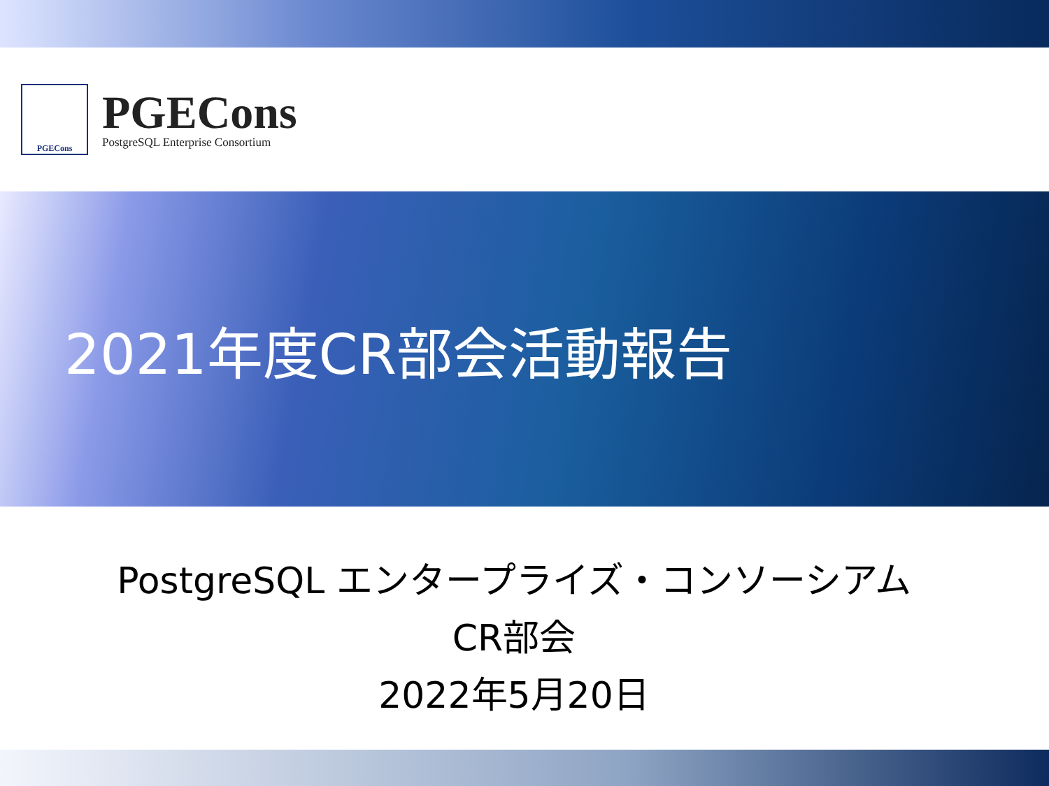PGECons
PGECons
PostgreSQL Enterprise Consortium
2021年度CR部会活動報告
PostgreSQL エンタープライズ・コンソーシアム
CR部会
2022年5月20日